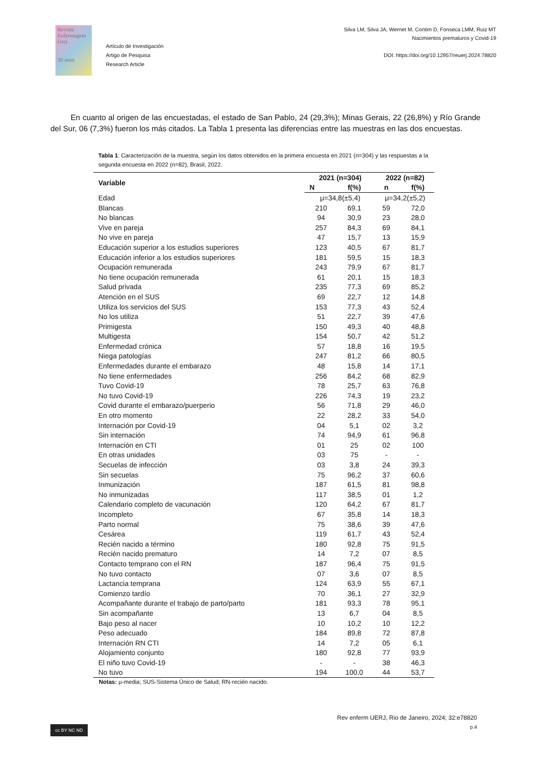Revista
Enfermagem
Uerj
30 anos
Artículo de Investigación
Artigo de Pesquisa
Research Article
Silva LM, Silva JA, Wernet M, Contim D, Fonseca LMM, Ruiz MT
Nacimientos prematuros y Covid-19
DOI: https://doi.org/10.12957/reuerj.2024.78820
En cuanto al origen de las encuestadas, el estado de San Pablo, 24 (29,3%); Minas Gerais, 22 (26,8%) y Río Grande del Sur, 06 (7,3%) fueron los más citados. La Tabla 1 presenta las diferencias entre las muestras en las dos encuestas.
Tabla 1: Caracterización de la muestra, según los datos obtenidos en la primera encuesta en 2021 (n=304) y las respuestas a la segunda encuesta en 2022 (n=82), Brasil, 2022.
| Variable | 2021 (n=304) | | 2022 (n=82) | |
| --- | --- | --- | --- | --- |
| | N | f(%) | n | f(%) |
| Edad | μ=34,8(±5,4) | | μ=34,2(±5,2) | |
| Blancas | 210 | 69,1 | 59 | 72,0 |
| No blancas | 94 | 30,9 | 23 | 28,0 |
| Vive en pareja | 257 | 84,3 | 69 | 84,1 |
| No vive en pareja | 47 | 15,7 | 13 | 15,9 |
| Educación superior a los estudios superiores | 123 | 40,5 | 67 | 81,7 |
| Educación inferior a los estudios superiores | 181 | 59,5 | 15 | 18,3 |
| Ocupación remunerada | 243 | 79,9 | 67 | 81,7 |
| No tiene ocupación remunerada | 61 | 20,1 | 15 | 18,3 |
| Salud privada | 235 | 77,3 | 69 | 85,2 |
| Atención en el SUS | 69 | 22,7 | 12 | 14,8 |
| Utiliza los servicios del SUS | 153 | 77,3 | 43 | 52,4 |
| No los utiliza | 51 | 22,7 | 39 | 47,6 |
| Primigesta | 150 | 49,3 | 40 | 48,8 |
| Multigesta | 154 | 50,7 | 42 | 51,2 |
| Enfermedad crónica | 57 | 18,8 | 16 | 19,5 |
| Niega patologías | 247 | 81,2 | 66 | 80,5 |
| Enfermedades durante el embarazo | 48 | 15,8 | 14 | 17,1 |
| No tiene enfermedades | 256 | 84,2 | 68 | 82,9 |
| Tuvo Covid-19 | 78 | 25,7 | 63 | 76,8 |
| No tuvo Covid-19 | 226 | 74,3 | 19 | 23,2 |
| Covid durante el embarazo/puerperio | 56 | 71,8 | 29 | 46,0 |
| En otro momento | 22 | 28,2 | 33 | 54,0 |
| Internación por Covid-19 | 04 | 5,1 | 02 | 3,2 |
| Sin internación | 74 | 94,9 | 61 | 96,8 |
| Internación en CTI | 01 | 25 | 02 | 100 |
| En otras unidades | 03 | 75 | - | - |
| Secuelas de infección | 03 | 3,8 | 24 | 39,3 |
| Sin secuelas | 75 | 96,2 | 37 | 60,6 |
| Inmunización | 187 | 61,5 | 81 | 98,8 |
| No inmunizadas | 117 | 38,5 | 01 | 1,2 |
| Calendario completo de vacunación | 120 | 64,2 | 67 | 81,7 |
| Incompleto | 67 | 35,8 | 14 | 18,3 |
| Parto normal | 75 | 38,6 | 39 | 47,6 |
| Cesárea | 119 | 61,7 | 43 | 52,4 |
| Recién nacido a término | 180 | 92,8 | 75 | 91,5 |
| Recién nacido prematuro | 14 | 7,2 | 07 | 8,5 |
| Contacto temprano con el RN | 187 | 96,4 | 75 | 91,5 |
| No tuvo contacto | 07 | 3,6 | 07 | 8,5 |
| Lactancia temprana | 124 | 63,9 | 55 | 67,1 |
| Comienzo tardío | 70 | 36,1 | 27 | 32,9 |
| Acompañante durante el trabajo de parto/parto | 181 | 93,3 | 78 | 95,1 |
| Sin acompañante | 13 | 6,7 | 04 | 8,5 |
| Bajo peso al nacer | 10 | 10,2 | 10 | 12,2 |
| Peso adecuado | 184 | 89,8 | 72 | 87,8 |
| Internación RN CTI | 14 | 7,2 | 05 | 6,1 |
| Alojamiento conjunto | 180 | 92,8 | 77 | 93,9 |
| El niño tuvo Covid-19 | - | - | 38 | 46,3 |
| No tuvo | 194 | 100,0 | 44 | 53,7 |
Notas: μ-media; SUS-Sistema Único de Salud; RN-recién nacido.
Rev enferm UERJ, Rio de Janeiro, 2024; 32:e78820
p.4
cc BY NC ND